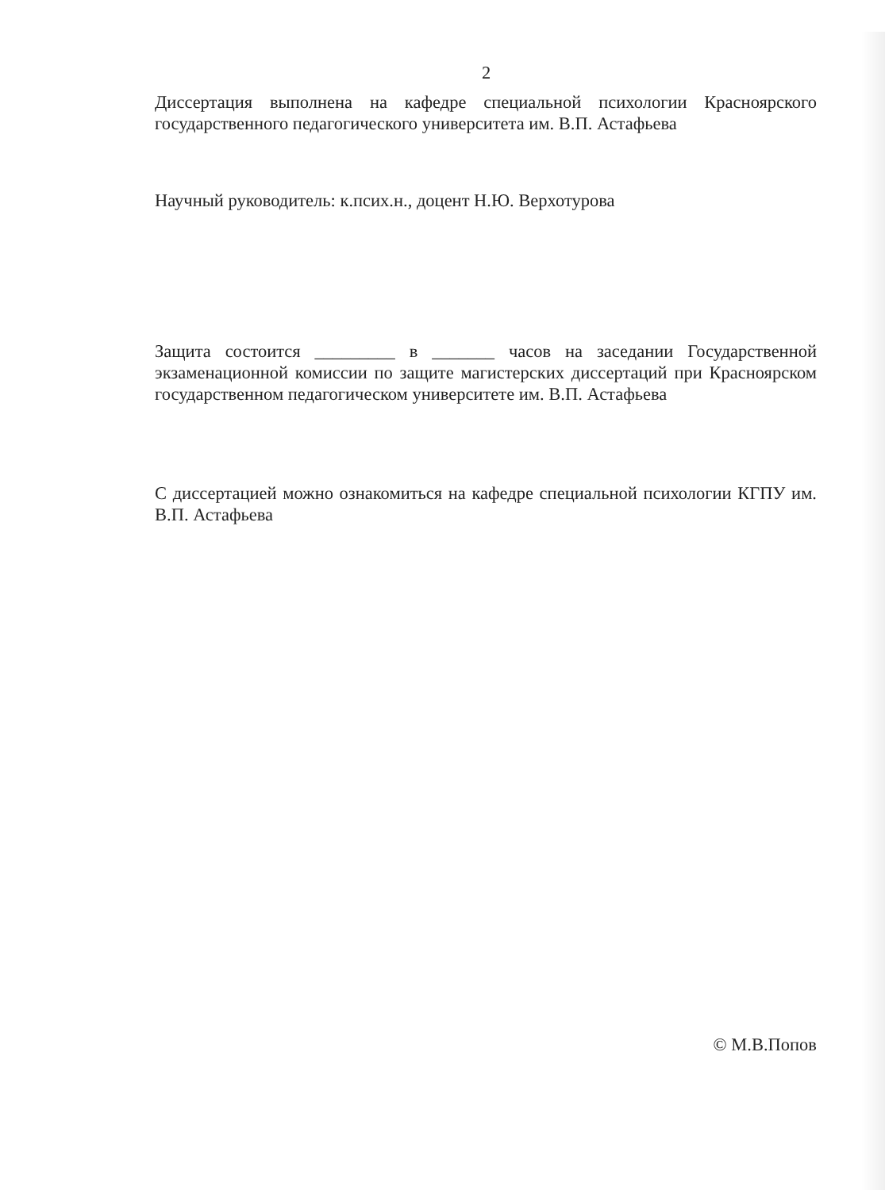2
Диссертация выполнена на кафедре специальной психологии Красноярского государственного педагогического университета им. В.П. Астафьева
Научный руководитель: к.псих.н., доцент Н.Ю. Верхотурова
Защита состоится _________ в _______ часов на заседании Государственной экзаменационной комиссии по защите магистерских диссертаций при Красноярском государственном педагогическом университете им. В.П. Астафьева
С диссертацией можно ознакомиться на кафедре специальной психологии КГПУ им. В.П. Астафьева
© М.В.Попов